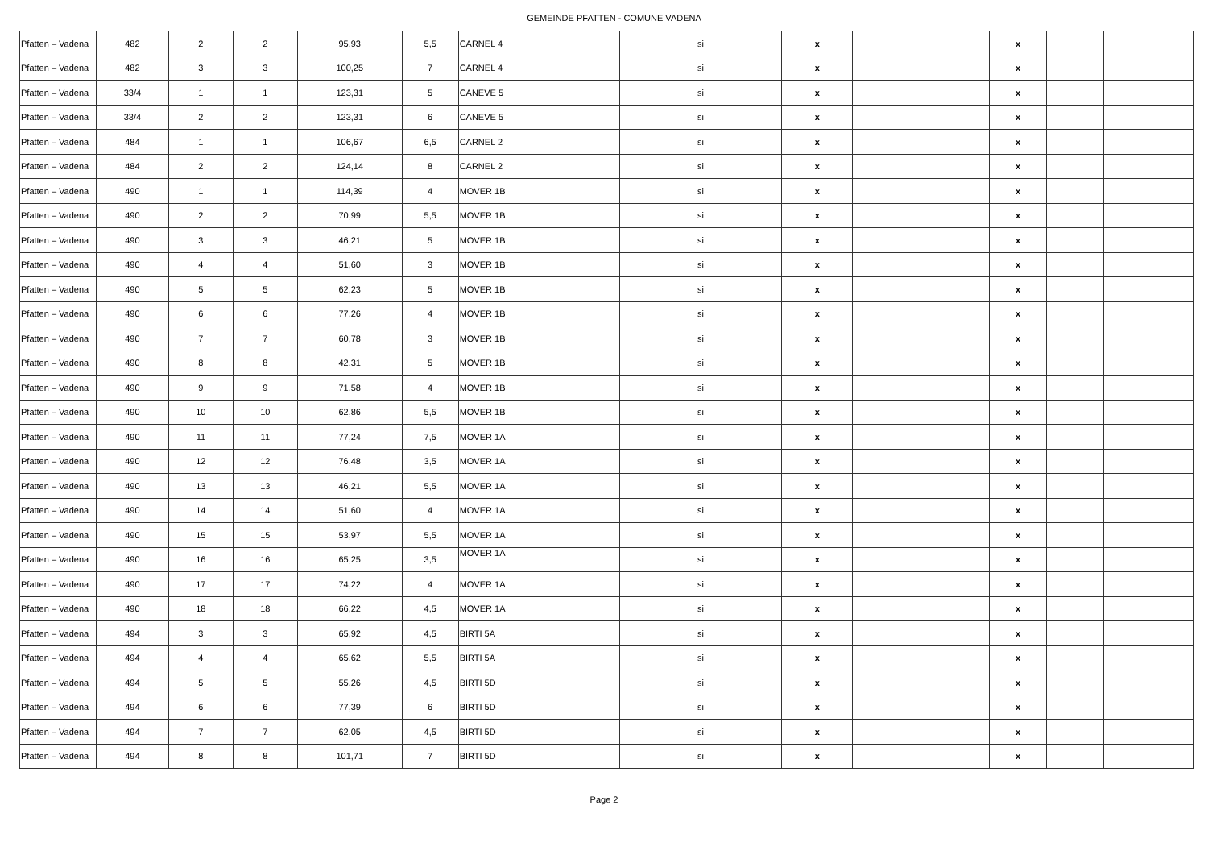GEMEINDE PFATTEN - COMUNE VADENA
| Pfatten – Vadena | 482 | 2 | 2 | 95,93 | 5,5 | CARNEL 4 | si | x | | | x | | |
| Pfatten – Vadena | 482 | 3 | 3 | 100,25 | 7 | CARNEL 4 | si | x | | | x | | |
| Pfatten – Vadena | 33/4 | 1 | 1 | 123,31 | 5 | CANEVE 5 | si | x | | | x | | |
| Pfatten – Vadena | 33/4 | 2 | 2 | 123,31 | 6 | CANEVE 5 | si | x | | | x | | |
| Pfatten – Vadena | 484 | 1 | 1 | 106,67 | 6,5 | CARNEL 2 | si | x | | | x | | |
| Pfatten – Vadena | 484 | 2 | 2 | 124,14 | 8 | CARNEL 2 | si | x | | | x | | |
| Pfatten – Vadena | 490 | 1 | 1 | 114,39 | 4 | MOVER 1B | si | x | | | x | | |
| Pfatten – Vadena | 490 | 2 | 2 | 70,99 | 5,5 | MOVER 1B | si | x | | | x | | |
| Pfatten – Vadena | 490 | 3 | 3 | 46,21 | 5 | MOVER 1B | si | x | | | x | | |
| Pfatten – Vadena | 490 | 4 | 4 | 51,60 | 3 | MOVER 1B | si | x | | | x | | |
| Pfatten – Vadena | 490 | 5 | 5 | 62,23 | 5 | MOVER 1B | si | x | | | x | | |
| Pfatten – Vadena | 490 | 6 | 6 | 77,26 | 4 | MOVER 1B | si | x | | | x | | |
| Pfatten – Vadena | 490 | 7 | 7 | 60,78 | 3 | MOVER 1B | si | x | | | x | | |
| Pfatten – Vadena | 490 | 8 | 8 | 42,31 | 5 | MOVER 1B | si | x | | | x | | |
| Pfatten – Vadena | 490 | 9 | 9 | 71,58 | 4 | MOVER 1B | si | x | | | x | | |
| Pfatten – Vadena | 490 | 10 | 10 | 62,86 | 5,5 | MOVER 1B | si | x | | | x | | |
| Pfatten – Vadena | 490 | 11 | 11 | 77,24 | 7,5 | MOVER 1A | si | x | | | x | | |
| Pfatten – Vadena | 490 | 12 | 12 | 76,48 | 3,5 | MOVER 1A | si | x | | | x | | |
| Pfatten – Vadena | 490 | 13 | 13 | 46,21 | 5,5 | MOVER 1A | si | x | | | x | | |
| Pfatten – Vadena | 490 | 14 | 14 | 51,60 | 4 | MOVER 1A | si | x | | | x | | |
| Pfatten – Vadena | 490 | 15 | 15 | 53,97 | 5,5 | MOVER 1A | si | x | | | x | | |
| Pfatten – Vadena | 490 | 16 | 16 | 65,25 | 3,5 | MOVER 1A | si | x | | | x | | |
| Pfatten – Vadena | 490 | 17 | 17 | 74,22 | 4 | MOVER 1A | si | x | | | x | | |
| Pfatten – Vadena | 490 | 18 | 18 | 66,22 | 4,5 | MOVER 1A | si | x | | | x | | |
| Pfatten – Vadena | 494 | 3 | 3 | 65,92 | 4,5 | BIRTI 5A | si | x | | | x | | |
| Pfatten – Vadena | 494 | 4 | 4 | 65,62 | 5,5 | BIRTI 5A | si | x | | | x | | |
| Pfatten – Vadena | 494 | 5 | 5 | 55,26 | 4,5 | BIRTI 5D | si | x | | | x | | |
| Pfatten – Vadena | 494 | 6 | 6 | 77,39 | 6 | BIRTI 5D | si | x | | | x | | |
| Pfatten – Vadena | 494 | 7 | 7 | 62,05 | 4,5 | BIRTI 5D | si | x | | | x | | |
| Pfatten – Vadena | 494 | 8 | 8 | 101,71 | 7 | BIRTI 5D | si | x | | | x | | |
Page 2